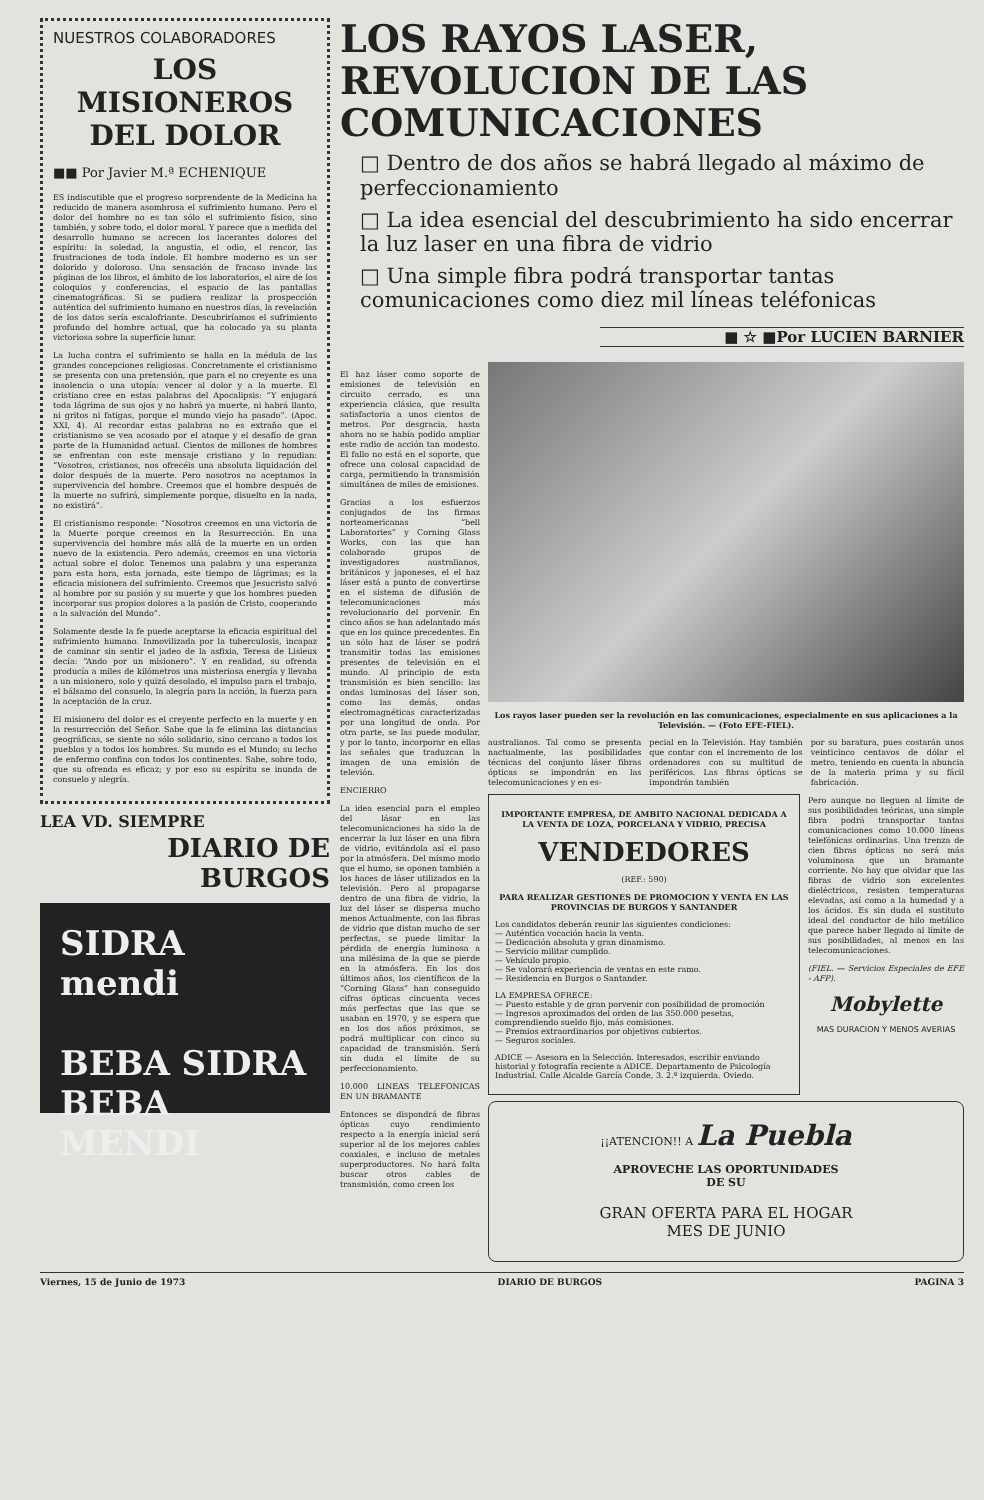NUESTROS COLABORADORES
LOS MISIONEROS DEL DOLOR
■■ Por Javier M.ª ECHENIQUE
ES indiscutible que el progreso sorprendente de la Medicina ha reducido de manera asombrosa el sufrimiento humano. Pero el dolor del hombre no es tan sólo el sufrimiento físico, sino también, y sobre todo, el dolor moral. Y parece que a medida del desarrollo humano se acrecen los lacerantes dolores del espíritu: la soledad, la angustia, el odio, el rencor, las frustraciones de toda índole. El hombre moderno es un ser dolorido y doloroso. Una sensación de fracaso invade las páginas de los libros, el ámbito de los laboratorios, el aire de los coloquios y conferencias, el espacio de las pantallas cinematográficas. Si se pudiera realizar la prospección auténtica del sufrimiento humano en nuestros días, la revelación de los datos sería escalofriante. Descubriríamos el sufrimiento profundo del hombre actual, que ha colocado ya su planta victoriosa sobre la superficie lunar.
La lucha contra el sufrimiento se halla en la médula de las grandes concepciones religiosas. Concretamente el cristianismo se presenta con una pretensión, que para el no creyente es una insolencia o una utopía: vencer al dolor y a la muerte. El cristiano cree en estas palabras del Apocalipsis: “Y enjugará toda lágrima de sus ojos y no habrá ya muerte, ni habrá llanto, ni gritos ni fatigas, porque el mundo viejo ha pasado”. (Apoc. XXI, 4). Al recordar estas palabras no es extraño que el cristianismo se vea acosado por el ataque y el desafío de gran parte de la Humanidad actual. Cientos de millones de hombres se enfrentan con este mensaje cristiano y lo repudian: “Vosotros, cristianos, nos ofrecéis una absoluta liquidación del dolor después de la muerte. Pero nosotros no aceptamos la supervivencia del hombre. Creemos que el hombre después de la muerte no sufrirá, simplemente porque, disuelto en la nada, no existirá”.
El cristianismo responde: “Nosotros creemos en una victoria de la Muerte porque creemos en la Resurrección. En una supervivencia del hombre más allá de la muerte en un orden nuevo de la existencia. Pero además, creemos en una victoria actual sobre el dolor. Tenemos una palabra y una esperanza para esta hora, esta jornada, este tiempo de lágrimas; es la eficacia misionera del sufrimiento. Creemos que Jesucristo salvó al hombre por su pasión y su muerte y que los hombres pueden incorporar sus propios dolores a la pasión de Cristo, cooperando a la salvación del Mundo”.
Solamente desde la fe puede aceptarse la eficacia espiritual del sufrimiento humano. Inmovilizada por la tuberculosis, incapaz de caminar sin sentir el jadeo de la asfixia, Teresa de Lisieux decía: “Ando por un misionero”. Y en realidad, su ofrenda producía a miles de kilómetros una misteriosa energía y llevaba a un misionero, solo y quizá desolado, el impulso para el trabajo, el bálsamo del consuelo, la alegría para la acción, la fuerza para la aceptación de la cruz.
El misionero del dolor es el creyente perfecto en la muerte y en la resurrección del Señor. Sabe que la fe elimina las distancias geográficas, se siente no sólo solidario, sino cercano a todos los pueblos y a todos los hombres. Su mundo es el Mundo; su lecho de enfermo confina con todos los continentes. Sabe, sobre todo, que su ofrenda es eficaz; y por eso su espíritu se inunda de consuelo y alegría.
LEA VD. SIEMPRE
DIARIO DE BURGOS
SIDRA mendi
BEBA SIDRA
BEBA MENDI
LOS RAYOS LASER, REVOLUCION DE LAS COMUNICACIONES
□ Dentro de dos años se habrá llegado al máximo de perfeccionamiento
□ La idea esencial del descubrimiento ha sido encerrar la luz laser en una fibra de vidrio
□ Una simple fibra podrá transportar tantas comunicaciones como diez mil líneas teléfonicas
■ ☆ ■Por LUCIEN BARNIER
El haz láser como soporte de emisiones de televisión en circuito cerrado, es una experiencia clásica, que resulta satisfactoria a unos cientos de metros. Por desgracia, hasta ahora no se había podido ampliar este radio de acción tan modesto. El fallo no está en el soporte, que ofrece una colosal capacidad de carga, permitiendo la transmisión simultánea de miles de emisiones.
Gracias a los esfuerzos conjugados de las firmas norteamericanas “bell Laboratories” y Corning Glass Works, con las que han colaborado grupos de investigadores australianos, británicos y japoneses, el el haz láser está a punto de convertirse en el sistema de difusión de telecomunicaciones más revolucionario del porvenir. En cinco años se han adelantado más que en los quince precedentes. En un sólo haz de láser se podrá transmitir todas las emisiones presentes de televisión en el mundo. Al principio de esta transmisión es bien sencillo: las ondas luminosas del láser son, como las demás, ondas electromagnéticas caracterizadas por una longitud de onda. Por otra parte, se las puede modular, y por lo tanto, incorporar en ellas las señales que traduzcan la imagen de una emisión de televión.
ENCIERRO
La idea esencial para el empleo del lásar en las telecomunicaciones ha sido la de encerrar la luz láser en una fibra de vidrio, evitándola así el paso por la atmósfera. Del mismo modo que el humo, se oponen también a los haces de láser utilizados en la televisión. Pero al propagarse dentro de una fibra de vidrio, la luz del láser se dispersa mucho menos Actualmente, con las fibras de vidrio que distan mucho de ser perfectas, se puede limitar la pérdida de energía luminosa a una milésima de la que se pierde en la atmósfera. En los dos últimos años, los científicos de la “Corning Glass” han conseguido cifras ópticas cincuenta veces más perfectas que las que se usaban en 1970, y se espera que en los dos años próximos, se podrá multiplicar con cinco su capacidad de transmisión. Será sin duda el límite de su perfeccionamiento.
10.000 LINEAS TELEFONICAS EN UN BRAMANTE
Entonces se dispondrá de fibras ópticas cuyo rendimiento respecto a la energía inicial será superior al de los mejores cables coaxiales, e incluso de metales superproductores. No hará falta buscar otros cables de transmisión, como creen los
Los rayos laser pueden ser la revolución en las comunicaciones, especialmente en sus aplicaciones a la Televisión. — (Foto EFE-FIEL).
australianos. Tal como se presenta nactualmente, las posibilidades técnicas del conjunto láser fibras ópticas se impondrán en las telecomunicaciones y en es-
pecial en la Televisión. Hay también que contar con el incremento de los ordenadores con su multitud de periféricos. Las fibras ópticas se impondrán también
por su baratura, pues costarán unos veinticinco centavos de dólar el metro, teniendo en cuenta la abuncia de la materia prima y su fácil fabricación.
IMPORTANTE EMPRESA, DE AMBITO NACIONAL DEDICADA A LA VENTA DE LOZA, PORCELANA Y VIDRIO, PRECISA
VENDEDORES
(REF.: 590)
PARA REALIZAR GESTIONES DE PROMOCION Y VENTA EN LAS PROVINCIAS DE BURGOS Y SANTANDER
Los candidatos deberán reunir las siguientes condiciones:
— Auténtica vocación hacia la venta.
— Dedicación absoluta y gran dinamismo.
— Servicio militar cumplido.
— Vehículo propio.
— Se valorará experiencia de ventas en este ramo.
— Residencia en Burgos o Santander.
LA EMPRESA OFRECE:
— Puesto estable y de gran porvenir con posibilidad de promoción
— Ingresos aproximados del orden de las 350.000 pesetas, comprendiendo sueldo fijo, más comisiones.
— Premios extraordinarios por objetivos cubiertos.
— Seguros sociales.
ADICE — Asesora en la Selección. Interesados, escribir enviando historial y fotografía reciente a ADICE. Departamento de Psicología Industrial. Calle Alcalde García Conde, 3. 2.º izquierda. Oviedo.
Pero aunque no lleguen al límite de sus posibilidades teóricas, una simple fibra podrá transportar tantas comunicaciones como 10.000 líneas telefónicas ordinarias. Una trenza de cien fibras ópticas no será más voluminosa que un bramante corriente. No hay que olvidar que las fibras de vidrio son excelentes dieléctricos, resisten temperaturas elevadas, así como a la humedad y a los ácidos. Es sin duda el sustituto ideal del conductor de hilo metálico que parece haber llegado al límite de sus posibilidades, al menos en las telecomunicaciones.
(FIEL. — Servicios Especiales de EFE - AFP).
Mobylette
MAS DURACION Y MENOS AVERIAS
¡¡ATENCION!! A La Puebla
APROVECHE LAS OPORTUNIDADES
DE SU
GRAN OFERTA PARA EL HOGAR
MES DE JUNIO
Viernes, 15 de Junio de 1973 DIARIO DE BURGOS PAGINA 3